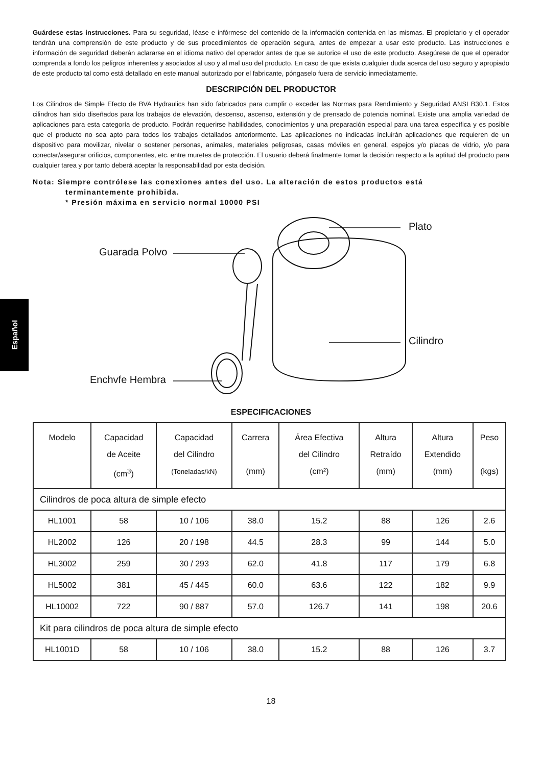Español
Guárdese estas instrucciones. Para su seguridad, léase e infórmese del contenido de la información contenida en las mismas. El propietario y el operador tendrán una comprensión de este producto y de sus procedimientos de operación segura, antes de empezar a usar este producto. Las instrucciones e información de seguridad deberán aclararse en el idioma nativo del operador antes de que se autorice el uso de este producto. Asegúrese de que el operador comprenda a fondo los peligros inherentes y asociados al uso y al mal uso del producto. En caso de que exista cualquier duda acerca del uso seguro y apropiado de este producto tal como está detallado en este manual autorizado por el fabricante, póngaselo fuera de servicio inmediatamente.
DESCRIPCIÓN DEL PRODUCTOR
Los Cilindros de Simple Efecto de BVA Hydraulics han sido fabricados para cumplir o exceder las Normas para Rendimiento y Seguridad ANSI B30.1. Estos cilindros han sido diseñados para los trabajos de elevación, descenso, ascenso, extensión y de prensado de potencia nominal. Existe una amplia variedad de aplicaciones para esta categoría de producto. Podrán requerirse habilidades, conocimientos y una preparación especial para una tarea específica y es posible que el producto no sea apto para todos los trabajos detallados anteriormente. Las aplicaciones no indicadas incluirán aplicaciones que requieren de un dispositivo para movilizar, nivelar o sostener personas, animales, materiales peligrosas, casas móviles en general, espejos y/o placas de vidrio, y/o para conectar/asegurar orificios, componentes, etc. entre muretes de protección. El usuario deberá finalmente tomar la decisión respecto a la aptitud del producto para cualquier tarea y por tanto deberá aceptar la responsabilidad por esta decisión.
Nota: Siempre contrólese las conexiones antes del uso. La alteración de estos productos está
terminantemente prohibida.
* Presión máxima en servicio normal 10000 PSI
Plato
Guarada Polvo
Cilindro
Enchvfe Hembra
ESPECIFICACIONES
| Modelo | Capacidad de Aceite (cm<sup>3</sup>) | Capacidad del Cilindro (Toneladas/kN) | Carrera (mm) | Área Efectiva del Cilindro (cm²) | Altura Retraído (mm) | Altura Extendido (mm) | Peso (kgs) |
| --- | --- | --- | --- | --- | --- | --- | --- |
| Cilindros de poca altura de simple efecto | | | | | | | |
| HL1001 | 58 | 10 / 106 | 38.0 | 15.2 | 88 | 126 | 2.6 |
| HL2002 | 126 | 20 / 198 | 44.5 | 28.3 | 99 | 144 | 5.0 |
| HL3002 | 259 | 30 / 293 | 62.0 | 41.8 | 117 | 179 | 6.8 |
| HL5002 | 381 | 45 / 445 | 60.0 | 63.6 | 122 | 182 | 9.9 |
| HL10002 | 722 | 90 / 887 | 57.0 | 126.7 | 141 | 198 | 20.6 |
| Kit para cilindros de poca altura de simple efecto | | | | | | | |
| HL1001D | 58 | 10 / 106 | 38.0 | 15.2 | 88 | 126 | 3.7 |
18